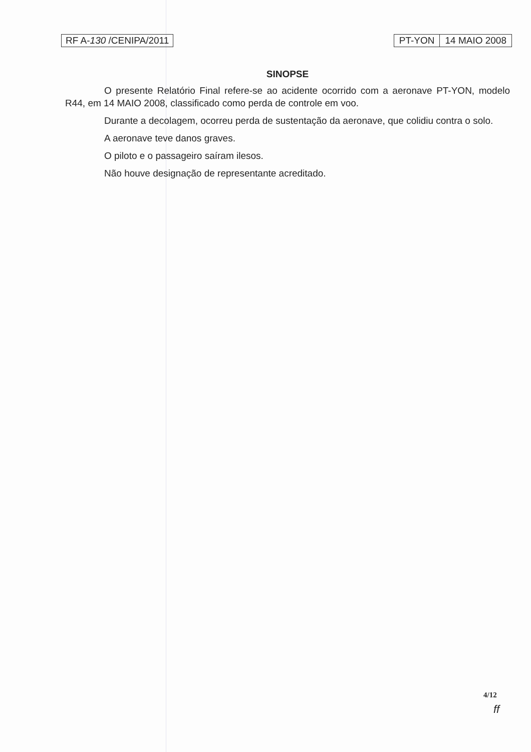RF A-130 /CENIPA/2011 PT-YON 14 MAIO 2008
SINOPSE
O presente Relatório Final refere-se ao acidente ocorrido com a aeronave PT-YON, modelo R44, em 14 MAIO 2008, classificado como perda de controle em voo.
Durante a decolagem, ocorreu perda de sustentação da aeronave, que colidiu contra o solo.
A aeronave teve danos graves.
O piloto e o passageiro saíram ilesos.
Não houve designação de representante acreditado.
4/12
ff